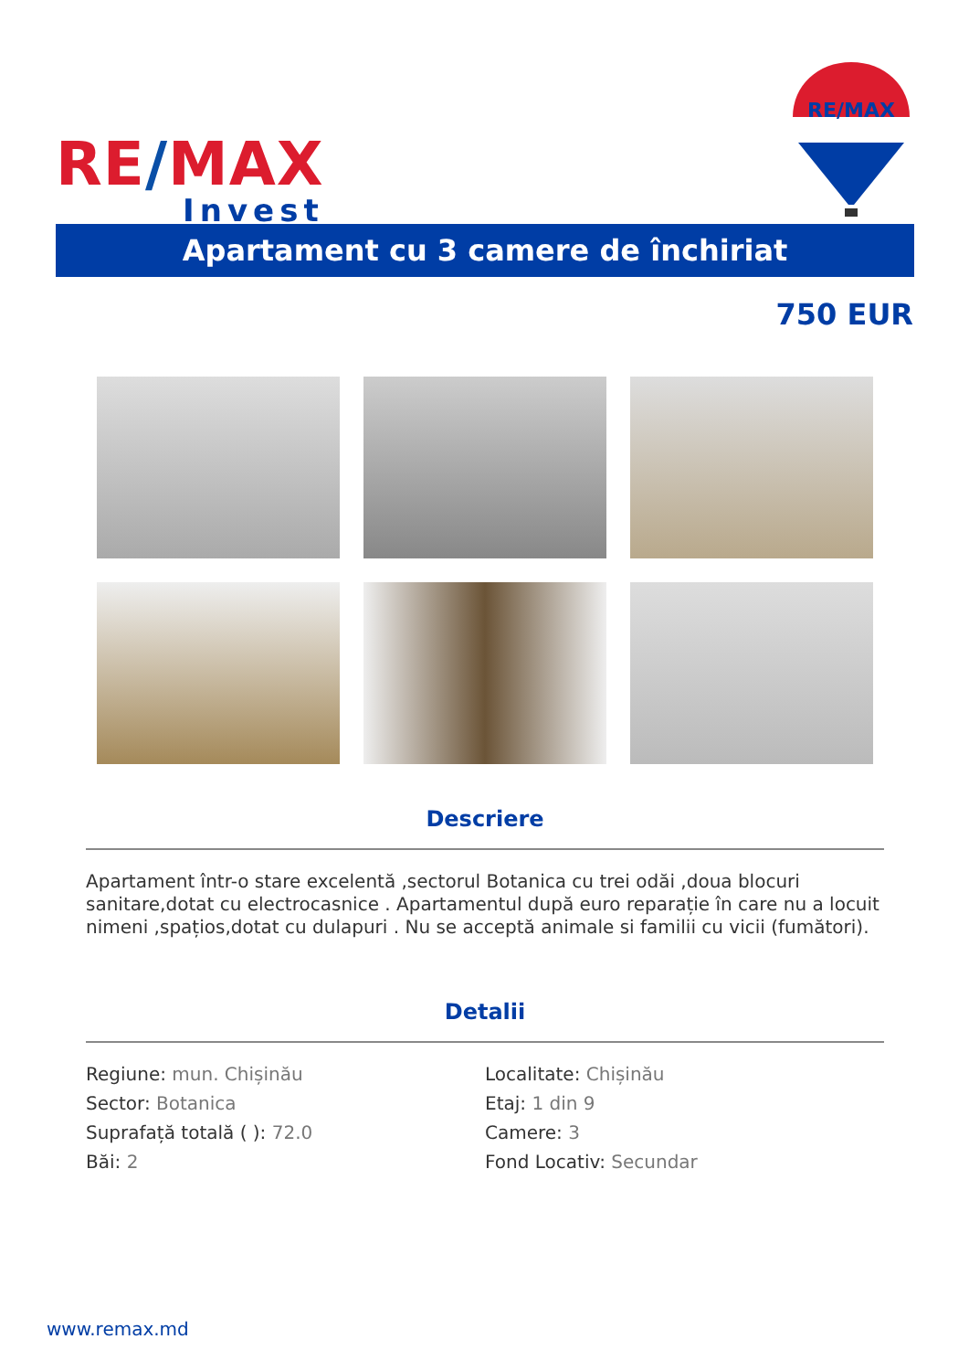RE/MAX
Invest
RE/MAX
Apartament cu 3 camere de închiriat
750 EUR
Descriere
Apartament într-o stare excelentă ,sectorul Botanica cu trei odăi ,doua blocuri sanitare,dotat cu electrocasnice . Apartamentul după euro reparație în care nu a locuit nimeni ,spațios,dotat cu dulapuri . Nu se acceptă animale si familii cu vicii (fumători).
Detalii
Regiune: mun. Chișinău
Localitate: Chișinău
Sector: Botanica
Etaj: 1 din 9
Suprafață totală ( ): 72.0
Camere: 3
Băi: 2
Fond Locativ: Secundar
www.remax.md